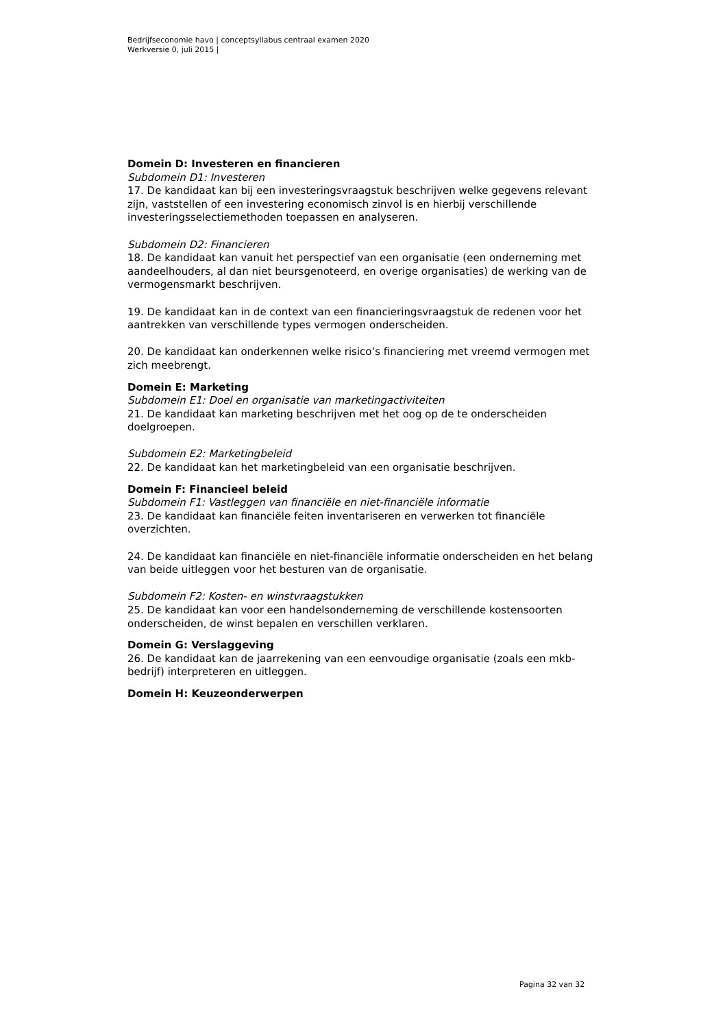Bedrijfseconomie havo | conceptsyllabus centraal examen 2020
Werkversie 0, juli 2015 |
Domein D: Investeren en financieren
Subdomein D1: Investeren
17. De kandidaat kan bij een investeringsvraagstuk beschrijven welke gegevens relevant zijn, vaststellen of een investering economisch zinvol is en hierbij verschillende investeringsselectiemethoden toepassen en analyseren.
Subdomein D2: Financieren
18. De kandidaat kan vanuit het perspectief van een organisatie (een onderneming met aandeelhouders, al dan niet beursgenoteerd, en overige organisaties) de werking van de vermogensmarkt beschrijven.
19. De kandidaat kan in de context van een financieringsvraagstuk de redenen voor het aantrekken van verschillende types vermogen onderscheiden.
20. De kandidaat kan onderkennen welke risico’s financiering met vreemd vermogen met zich meebrengt.
Domein E: Marketing
Subdomein E1: Doel en organisatie van marketingactiviteiten
21. De kandidaat kan marketing beschrijven met het oog op de te onderscheiden doelgroepen.
Subdomein E2: Marketingbeleid
22. De kandidaat kan het marketingbeleid van een organisatie beschrijven.
Domein F: Financieel beleid
Subdomein F1: Vastleggen van financiële en niet-financiële informatie
23. De kandidaat kan financiële feiten inventariseren en verwerken tot financiële overzichten.
24. De kandidaat kan financiële en niet-financiële informatie onderscheiden en het belang van beide uitleggen voor het besturen van de organisatie.
Subdomein F2: Kosten- en winstvraagstukken
25. De kandidaat kan voor een handelsonderneming de verschillende kostensoorten onderscheiden, de winst bepalen en verschillen verklaren.
Domein G: Verslaggeving
26. De kandidaat kan de jaarrekening van een eenvoudige organisatie (zoals een mkb-bedrijf) interpreteren en uitleggen.
Domein H: Keuzeonderwerpen
Pagina 32 van 32